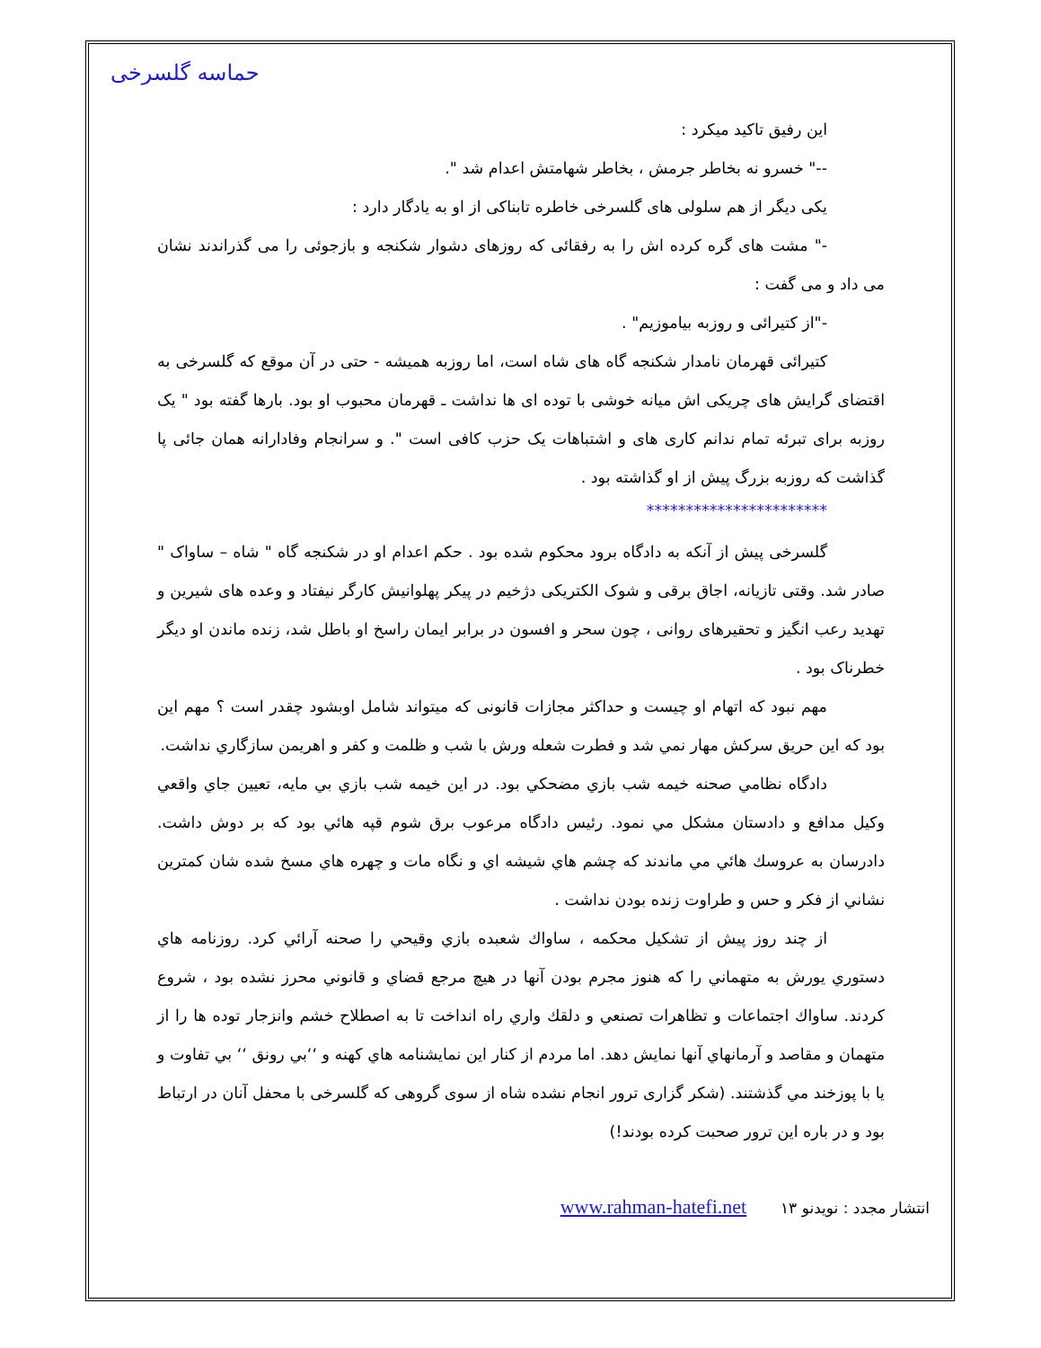حماسه گلسرخی
این رفیق تاکید میکرد :
--" خسرو نه بخاطر جرمش ، بخاطر شهامتش اعدام شد ".
یکی دیگر از هم سلولی های گلسرخی خاطره تابناکی از او به یادگار دارد :
-" مشت های گره کرده اش را به رفقائی که روزهای دشوار شکنجه و بازجوئی را می گذراندند نشان می داد و می گفت :
-"از کتیرائی و روزبه بیاموزیم" .
کتیرائی قهرمان نامدار شکنجه گاه های شاه است، اما روزبه همیشه - حتی در آن موقع که گلسرخی به اقتضای گرایش های چریکی اش میانه خوشی با توده ای ها نداشت ـ قهرمان محبوب او بود. بارها گفته بود " یک روزبه برای تبرئه تمام ندانم کاری های و اشتباهات یک حزب کافی است ". و سرانجام وفادارانه همان جائی پا گذاشت که روزبه بزرگ پیش از او گذاشته بود .
***********************
گلسرخی پیش از آنکه به دادگاه برود محکوم شده بود . حکم اعدام او در شکنجه گاه " شاه – ساواک " صادر شد. وقتی تازیانه، اجاق برقی و شوک الکتریکی دژخیم در پیکر پهلوانیش کارگر نیفتاد و وعده های شیرین و تهدید رعب انگیز و تحقیرهای روانی ، چون سحر و افسون در برابر ایمان راسخ او باطل شد، زنده ماندن او دیگر خطرناک بود .
مهم نبود که اتهام او چیست و حداکثر مجازات قانونی که میتواند شامل اوبشود چقدر است ؟ مهم این بود که این حریق سرکش مهار نمي شد و فطرت شعله ورش با شب و ظلمت و کفر و اهریمن سازگاري نداشت.
دادگاه نظامي صحنه خيمه شب بازي مضحكي بود. در اين خيمه شب بازي بي مايه، تعيين جاي واقعي وكيل مدافع و دادستان مشكل مي نمود. رئيس دادگاه مرعوب برق شوم قپه هائي بود كه بر دوش داشت. دادرسان به عروسك هائي مي ماندند كه چشم هاي شيشه اي و نگاه مات و چهره هاي مسخ شده شان كمترين نشاني از فكر و حس و طراوت زنده بودن نداشت .
از چند روز پيش از تشكيل محكمه ، ساواك شعبده بازي وقيحي را صحنه آرائي كرد. روزنامه هاي دستوري يورش به متهماني را كه هنوز مجرم بودن آنها در هيچ مرجع قضاي و قانوني محرز نشده بود ، شروع كردند. ساواك اجتماعات و تظاهرات تصنعي و دلقك واري راه انداخت تا به اصطلاح خشم وانزجار توده ها را از متهمان و مقاصد و آرمانهاي آنها نمايش دهد. اما مردم از كنار اين نمايشنامه هاي كهنه و ‘‘بي رونق ‘‘ بي تفاوت و يا با پوزخند مي گذشتند. (شکر گزاری ترور انجام نشده شاه از سوی گروهی که گلسرخی با محفل آنان در ارتباط بود و در باره این ترور صحبت کرده بودند!)
انتشار مجدد : نویدنو www.rahman-hatefi.net ۱۳